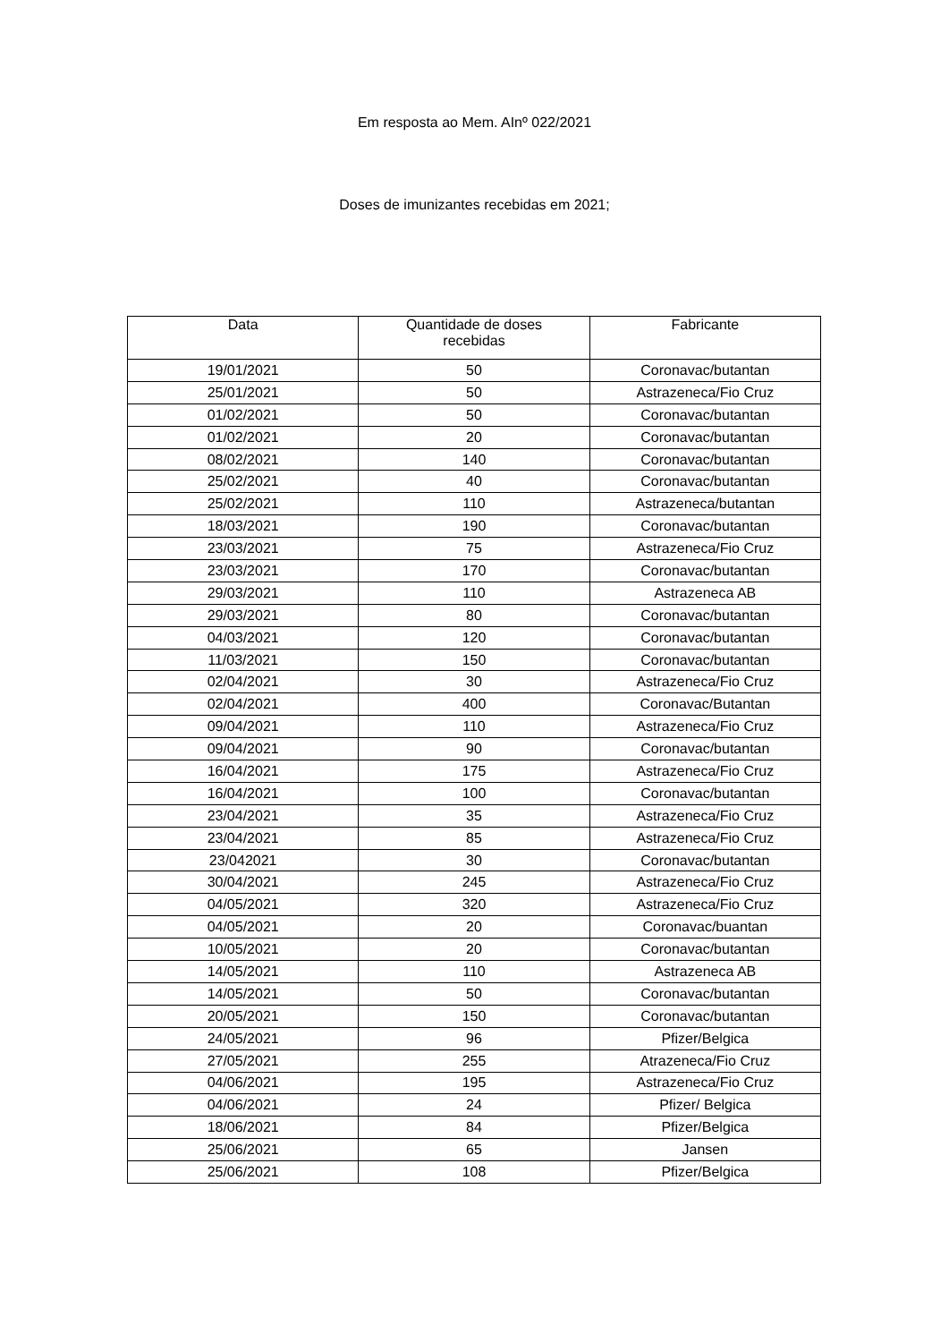Em resposta ao Mem. AInº 022/2021
Doses de imunizantes recebidas em 2021;
| Data | Quantidade de doses recebidas | Fabricante |
| --- | --- | --- |
| 19/01/2021 | 50 | Coronavac/butantan |
| 25/01/2021 | 50 | Astrazeneca/Fio Cruz |
| 01/02/2021 | 50 | Coronavac/butantan |
| 01/02/2021 | 20 | Coronavac/butantan |
| 08/02/2021 | 140 | Coronavac/butantan |
| 25/02/2021 | 40 | Coronavac/butantan |
| 25/02/2021 | 110 | Astrazeneca/butantan |
| 18/03/2021 | 190 | Coronavac/butantan |
| 23/03/2021 | 75 | Astrazeneca/Fio Cruz |
| 23/03/2021 | 170 | Coronavac/butantan |
| 29/03/2021 | 110 | Astrazeneca AB |
| 29/03/2021 | 80 | Coronavac/butantan |
| 04/03/2021 | 120 | Coronavac/butantan |
| 11/03/2021 | 150 | Coronavac/butantan |
| 02/04/2021 | 30 | Astrazeneca/Fio Cruz |
| 02/04/2021 | 400 | Coronavac/Butantan |
| 09/04/2021 | 110 | Astrazeneca/Fio Cruz |
| 09/04/2021 | 90 | Coronavac/butantan |
| 16/04/2021 | 175 | Astrazeneca/Fio Cruz |
| 16/04/2021 | 100 | Coronavac/butantan |
| 23/04/2021 | 35 | Astrazeneca/Fio Cruz |
| 23/04/2021 | 85 | Astrazeneca/Fio Cruz |
| 23/042021 | 30 | Coronavac/butantan |
| 30/04/2021 | 245 | Astrazeneca/Fio Cruz |
| 04/05/2021 | 320 | Astrazeneca/Fio Cruz |
| 04/05/2021 | 20 | Coronavac/buantan |
| 10/05/2021 | 20 | Coronavac/butantan |
| 14/05/2021 | 110 | Astrazeneca AB |
| 14/05/2021 | 50 | Coronavac/butantan |
| 20/05/2021 | 150 | Coronavac/butantan |
| 24/05/2021 | 96 | Pfizer/Belgica |
| 27/05/2021 | 255 | Atrazeneca/Fio Cruz |
| 04/06/2021 | 195 | Astrazeneca/Fio Cruz |
| 04/06/2021 | 24 | Pfizer/ Belgica |
| 18/06/2021 | 84 | Pfizer/Belgica |
| 25/06/2021 | 65 | Jansen |
| 25/06/2021 | 108 | Pfizer/Belgica |